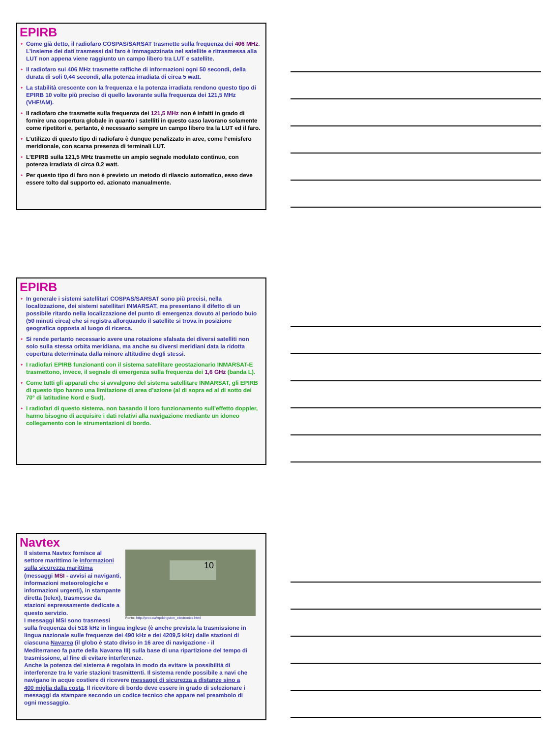EPIRB
• Come già detto, il radiofaro COSPAS/SARSAT trasmette sulla frequenza dei 406 MHz. L’insieme dei dati trasmessi dal faro è immagazzinata nel satellite e ritrasmessa alla LUT non appena viene raggiunto un campo libero tra LUT e satellite.
• Il radiofaro sui 406 MHz trasmette raffiche di informazioni ogni 50 secondi, della durata di soli 0,44 secondi, alla potenza irradiata di circa 5 watt.
• La stabilità crescente con la frequenza e la potenza irradiata rendono questo tipo di EPIRB 10 volte più preciso di quello lavorante sulla frequenza dei 121,5 MHz (VHF/AM).
• Il radiofaro che trasmette sulla frequenza dei 121,5 MHz non è infatti in grado di fornire una copertura globale in quanto i satelliti in questo caso lavorano solamente come ripetitori e, pertanto, è necessario sempre un campo libero tra la LUT ed il faro.
• L’utilizzo di questo tipo di radiofaro è dunque penalizzato in aree, come l’emisfero meridionale, con scarsa presenza di terminali LUT.
• L’EPIRB sulla 121,5 MHz trasmette un ampio segnale modulato continuo, con potenza irradiata di circa 0,2 watt.
• Per questo tipo di faro non è previsto un metodo di rilascio automatico, esso deve essere tolto dal supporto ed. azionato manualmente.
EPIRB
• In generale i sistemi satellitari COSPAS/SARSAT sono più precisi, nella localizzazione, dei sistemi satellitari INMARSAT, ma presentano il difetto di un possibile ritardo nella localizzazione del punto di emergenza dovuto al periodo buio (50 minuti circa) che si registra allorquando il satellite si trova in posizione geografica opposta al luogo di ricerca.
• Si rende pertanto necessario avere una rotazione sfalsata dei diversi satelliti non solo sulla stessa orbita meridiana, ma anche su diversi meridiani data la ridotta copertura determinata dalla minore altitudine degli stessi.
• I radiofari EPIRB funzionanti con il sistema satellitare geostazionario INMARSAT-E trasmettono, invece, il segnale di emergenza sulla frequenza dei 1,6 GHz (banda L).
• Come tutti gli apparati che si avvalgono del sistema satellitare INMARSAT, gli EPIRB di questo tipo hanno una limitazione di area d’azione (al di sopra ed al di sotto dei 70° di latitudine Nord e Sud).
• I radiofari di questo sistema, non basando il loro funzionamento sull’effetto doppler, hanno bisogno di acquisire i dati relativi alla navigazione mediante un idoneo collegamento con le strumentazioni di bordo.
Navtex
10
Fonte: http://proc.ca/rrp/kingston_electronics.html
Il sistema Navtex fornisce al settore marittimo le informazioni sulla sicurezza marittima (messaggi MSI - avvisi ai naviganti, informazioni meteorologiche e informazioni urgenti), in stampante diretta (telex), trasmesse da stazioni espressamente dedicate a questo servizio.
I messaggi MSI sono trasmessi sulla frequenza dei 518 kHz in lingua inglese (è anche prevista la trasmissione in lingua nazionale sulle frequenze dei 490 kHz e dei 4209,5 kHz) dalle stazioni di ciascuna Navarea (il globo è stato diviso in 16 aree di navigazione - il Mediterraneo fa parte della Navarea III) sulla base di una ripartizione del tempo di trasmissione, al fine di evitare interferenze.
Anche la potenza del sistema è regolata in modo da evitare la possibilità di interferenze tra le varie stazioni trasmittenti. Il sistema rende possibile a navi che navigano in acque costiere di ricevere messaggi di sicurezza a distanze sino a 400 miglia dalla costa. Il ricevitore di bordo deve essere in grado di selezionare i messaggi da stampare secondo un codice tecnico che appare nel preambolo di ogni messaggio.